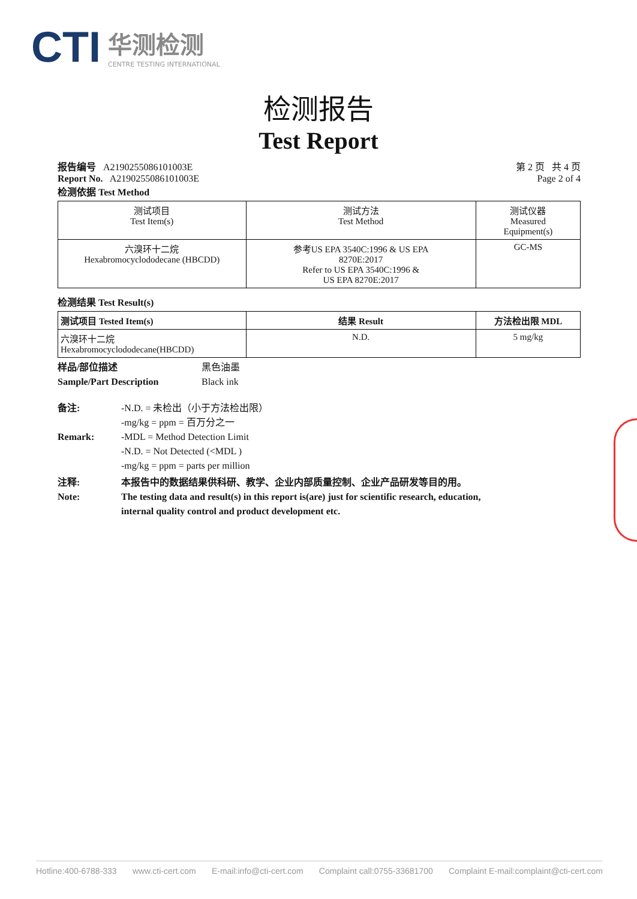CTI
华测检测
CENTRE TESTING INTERNATIONAL
检测报告
Test Report
报告编号 A2190255086101003E
Report No. A2190255086101003E
第 2 页 共 4 页
Page 2 of 4
检测依据 Test Method
| 测试项目 Test Item(s) | 测试方法 Test Method | 测试仪器 Measured Equipment(s) |
| --- | --- | --- |
| 六溴环十二烷 Hexabromocyclododecane (HBCDD) | 参考US EPA 3540C:1996 & US EPA 8270E:2017 Refer to US EPA 3540C:1996 & US EPA 8270E:2017 | GC-MS |
检测结果 Test Result(s)
| 测试项目 Tested Item(s) | 结果 Result | 方法检出限 MDL |
| --- | --- | --- |
| 六溴环十二烷 Hexabromocyclododecane(HBCDD) | N.D. | 5 mg/kg |
样品/部位描述
Sample/Part Description
黑色油墨
Black ink
备注:
Remark:
-N.D. = 未检出（小于方法检出限）
-mg/kg = ppm = 百万分之一
-MDL = Method Detection Limit
-N.D. = Not Detected (<MDL )
-mg/kg = ppm = parts per million
注释:
Note:
本报告中的数据结果供科研、教学、企业内部质量控制、企业产品研发等目的用。
The testing data and result(s) in this report is(are) just for scientific research, education,
internal quality control and product development etc.
Hotline:400-6788-333 www.cti-cert.com E-mail:info@cti-cert.com Complaint call:0755-33681700 Complaint E-mail:complaint@cti-cert.com